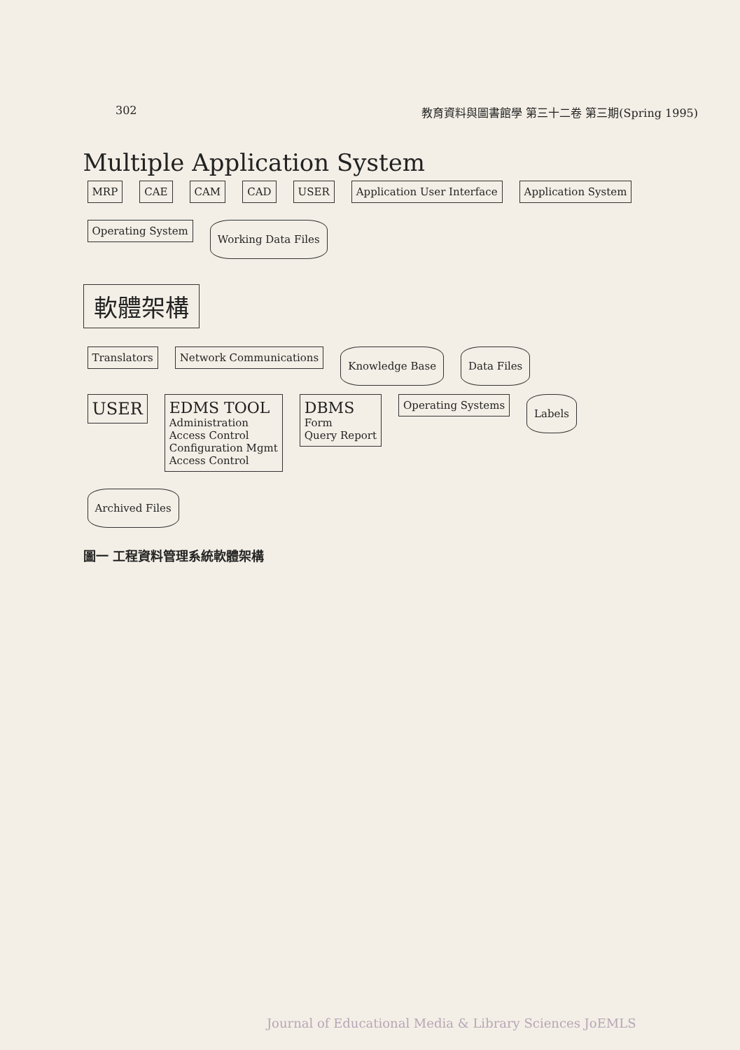302 教育資料與圖書館學 第三十二卷 第三期(Spring 1995)
Multiple Application System
MRP
CAE
CAM
CAD
USER
Application User Interface
Application System
Operating System
Working Data Files
軟體架構
Translators
Network Communications
Knowledge Base
Data Files
USER
EDMS TOOL
Administration
Access Control
Configuration Mgmt
Access Control
DBMS
Form
Query Report
Operating Systems
Labels
Archived Files
圖一 工程資料管理系統軟體架構
Journal of Educational Media & Library Sciences JoEMLS